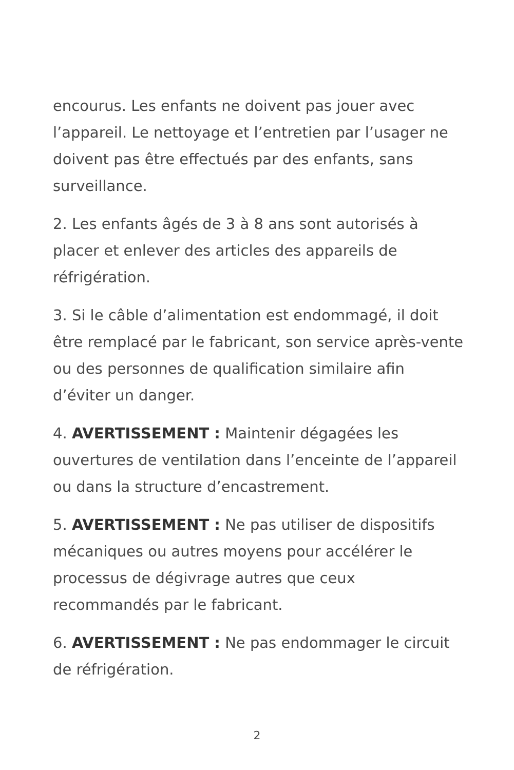encourus. Les enfants ne doivent pas jouer avec l’appareil. Le nettoyage et l’entretien par l’usager ne doivent pas être effectués par des enfants, sans surveillance.
2. Les enfants âgés de 3 à 8 ans sont autorisés à placer et enlever des articles des appareils de réfrigération.
3. Si le câble d’alimentation est endommagé, il doit être remplacé par le fabricant, son service après-vente ou des personnes de qualification similaire afin d’éviter un danger.
4. AVERTISSEMENT : Maintenir dégagées les ouvertures de ventilation dans l’enceinte de l’appareil ou dans la structure d’encastrement.
5. AVERTISSEMENT : Ne pas utiliser de dispositifs mécaniques ou autres moyens pour accélérer le processus de dégivrage autres que ceux recommandés par le fabricant.
6. AVERTISSEMENT : Ne pas endommager le circuit de réfrigération.
2